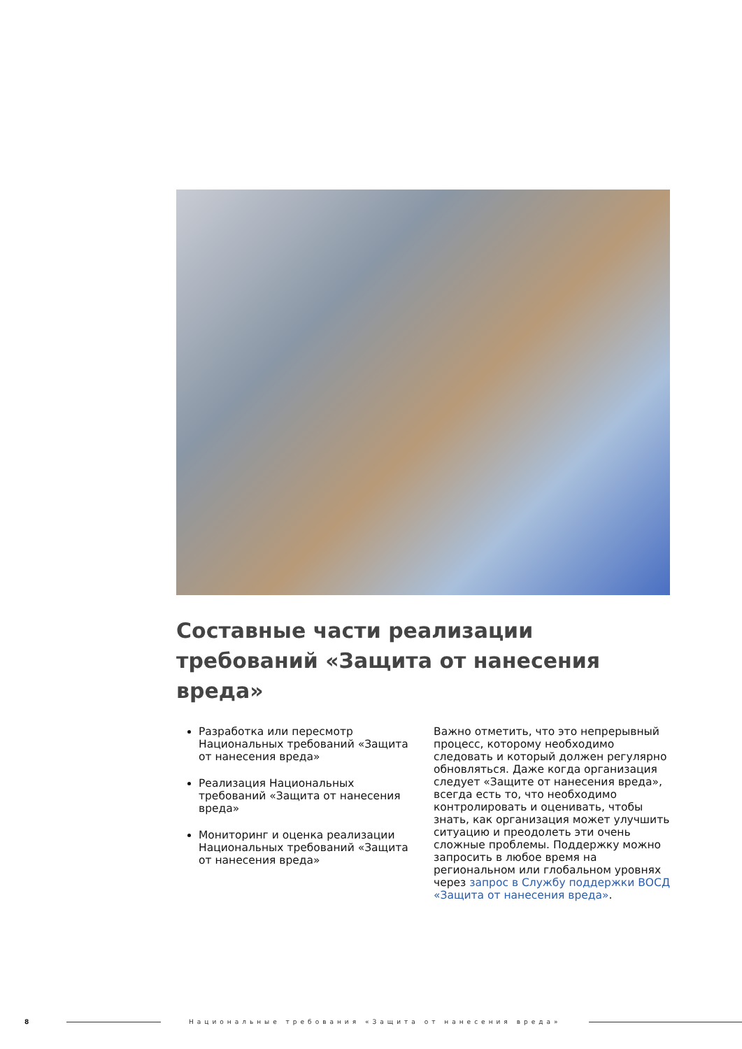Составные части реализации требований «Защита от нанесения вреда»
Разработка или пересмотр Национальных требований «Защита от нанесения вреда»
Реализация Национальных требований «Защита от нанесения вреда»
Мониторинг и оценка реализации Национальных требований «Защита от нанесения вреда»
Важно отметить, что это непрерывный процесс, которому необходимо следовать и который должен регулярно обновляться. Даже когда организация следует «Защите от нанесения вреда», всегда есть то, что необходимо контролировать и оценивать, чтобы знать, как организация может улучшить ситуацию и преодолеть эти очень сложные проблемы. Поддержку можно запросить в любое время на региональном или глобальном уровнях через запрос в Службу поддержки ВОСД «Защита от нанесения вреда».
8 Национальные требования «Защита от нанесения вреда»